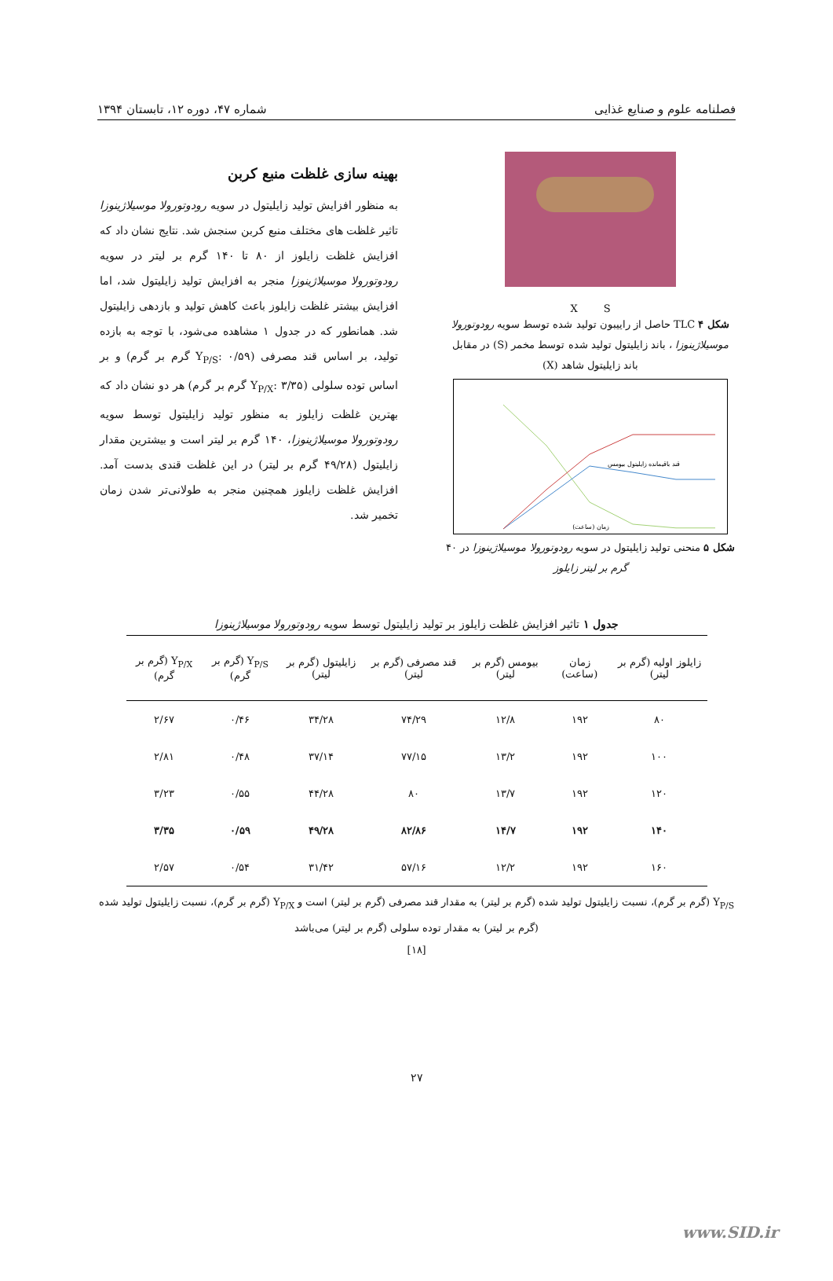فصلنامه علوم و صنایع غذایی شماره ۴۷، دوره ۱۲، تابستان ۱۳۹۴
X S
شکل ۴ TLC حاصل از راییبون تولید شده توسط سویه رودوتورولا موسیلاژینوزا ، باند زایلیتول تولید شده توسط مخمر (S) در مقابل باند زایلیتول شاهد (X)
قند باقیمانده زایلیتول بیومس
زمان (ساعت)
شکل ۵ منحنی تولید زایلیتول در سویه رودوتورولا موسیلاژینوزا در ۴۰ گرم بر لیتر زایلوز
بهینه سازی غلظت منبع کربن
به منظور افزایش تولید زایلیتول در سویه رودوتورولا موسیلاژینوزا تاثیر غلظت های مختلف منبع کربن سنجش شد. نتایج نشان داد که افزایش غلظت زایلوز از ۸۰ تا ۱۴۰ گرم بر لیتر در سویه رودوتورولا موسیلاژینوزا منجر به افزایش تولید زایلیتول شد، اما افزایش بیشتر غلظت زایلوز باعث کاهش تولید و بازدهی زایلیتول شد. همانطور که در جدول ۱ مشاهده می‌شود، با توجه به بازده تولید، بر اساس قند مصرفی (Y<sub>P/S</sub>: ۰/۵۹ گرم بر گرم) و بر اساس توده سلولی (Y<sub>P/X</sub>: ۳/۳۵ گرم بر گرم) هر دو نشان داد که بهترین غلظت زایلوز به منظور تولید زایلیتول توسط سویه رودوتورولا موسیلاژینوزا، ۱۴۰ گرم بر لیتر است و بیشترین مقدار زایلیتول (۴۹/۲۸ گرم بر لیتر) در این غلظت قندی بدست آمد. افزایش غلظت زایلوز همچنین منجر به طولانی‌تر شدن زمان تخمیر شد.
جدول ۱ تاثیر افزایش غلظت زایلوز بر تولید زایلیتول توسط سویه رودوتورولا موسیلاژینوزا
| زایلوز اولیه (گرم بر لیتر) | زمان (ساعت) | بیومس (گرم بر لیتر) | قند مصرفی (گرم بر لیتر) | زایلیتول (گرم بر لیتر) | Y<sub>P/S</sub> (گرم بر گرم) | Y<sub>P/X</sub> (گرم بر گرم) |
| --- | --- | --- | --- | --- | --- | --- |
| ۸۰ | ۱۹۲ | ۱۲/۸ | ۷۴/۲۹ | ۳۴/۲۸ | ۰/۴۶ | ۲/۶۷ |
| ۱۰۰ | ۱۹۲ | ۱۳/۲ | ۷۷/۱۵ | ۳۷/۱۴ | ۰/۴۸ | ۲/۸۱ |
| ۱۲۰ | ۱۹۲ | ۱۳/۷ | ۸۰ | ۴۴/۲۸ | ۰/۵۵ | ۳/۲۳ |
| ۱۴۰ | ۱۹۲ | ۱۴/۷ | ۸۲/۸۶ | ۴۹/۲۸ | ۰/۵۹ | ۳/۳۵ |
| ۱۶۰ | ۱۹۲ | ۱۲/۲ | ۵۷/۱۶ | ۳۱/۴۲ | ۰/۵۴ | ۲/۵۷ |
Y<sub>P/S</sub> (گرم بر گرم)، نسبت زایلیتول تولید شده (گرم بر لیتر) به مقدار قند مصرفی (گرم بر لیتر) است و Y<sub>P/X</sub> (گرم بر گرم)، نسبت زایلیتول تولید شده (گرم بر لیتر) به مقدار توده سلولی (گرم بر لیتر) می‌باشد
[۱۸]
۲۷
www.SID.ir